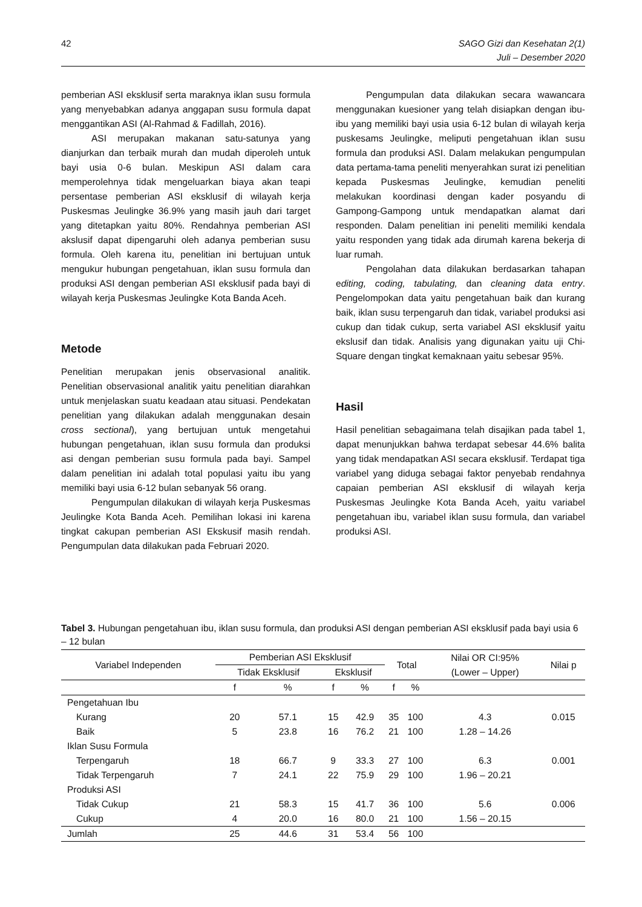42 SAGO Gizi dan Kesehatan 2(1)
Juli – Desember 2020
pemberian ASI eksklusif serta maraknya iklan susu formula yang menyebabkan adanya anggapan susu formula dapat menggantikan ASI (Al-Rahmad & Fadillah, 2016).
ASI merupakan makanan satu-satunya yang dianjurkan dan terbaik murah dan mudah diperoleh untuk bayi usia 0-6 bulan. Meskipun ASI dalam cara memperolehnya tidak mengeluarkan biaya akan teapi persentase pemberian ASI eksklusif di wilayah kerja Puskesmas Jeulingke 36.9% yang masih jauh dari target yang ditetapkan yaitu 80%. Rendahnya pemberian ASI akslusif dapat dipengaruhi oleh adanya pemberian susu formula. Oleh karena itu, penelitian ini bertujuan untuk mengukur hubungan pengetahuan, iklan susu formula dan produksi ASI dengan pemberian ASI eksklusif pada bayi di wilayah kerja Puskesmas Jeulingke Kota Banda Aceh.
Metode
Penelitian merupakan jenis observasional analitik. Penelitian observasional analitik yaitu penelitian diarahkan untuk menjelaskan suatu keadaan atau situasi. Pendekatan penelitian yang dilakukan adalah menggunakan desain cross sectional), yang bertujuan untuk mengetahui hubungan pengetahuan, iklan susu formula dan produksi asi dengan pemberian susu formula pada bayi. Sampel dalam penelitian ini adalah total populasi yaitu ibu yang memiliki bayi usia 6-12 bulan sebanyak 56 orang.
Pengumpulan dilakukan di wilayah kerja Puskesmas Jeulingke Kota Banda Aceh. Pemilihan lokasi ini karena tingkat cakupan pemberian ASI Ekskusif masih rendah. Pengumpulan data dilakukan pada Februari 2020.
Pengumpulan data dilakukan secara wawancara menggunakan kuesioner yang telah disiapkan dengan ibu- ibu yang memiliki bayi usia usia 6-12 bulan di wilayah kerja puskesams Jeulingke, meliputi pengetahuan iklan susu formula dan produksi ASI. Dalam melakukan pengumpulan data pertama-tama peneliti menyerahkan surat izi penelitian kepada Puskesmas Jeulingke, kemudian peneliti melakukan koordinasi dengan kader posyandu di Gampong-Gampong untuk mendapatkan alamat dari responden. Dalam penelitian ini peneliti memiliki kendala yaitu responden yang tidak ada dirumah karena bekerja di luar rumah.
Pengolahan data dilakukan berdasarkan tahapan editing, coding, tabulating, dan cleaning data entry. Pengelompokan data yaitu pengetahuan baik dan kurang baik, iklan susu terpengaruh dan tidak, variabel produksi asi cukup dan tidak cukup, serta variabel ASI eksklusif yaitu ekslusif dan tidak. Analisis yang digunakan yaitu uji Chi-Square dengan tingkat kemaknaan yaitu sebesar 95%.
Hasil
Hasil penelitian sebagaimana telah disajikan pada tabel 1, dapat menunjukkan bahwa terdapat sebesar 44.6% balita yang tidak mendapatkan ASI secara eksklusif. Terdapat tiga variabel yang diduga sebagai faktor penyebab rendahnya capaian pemberian ASI eksklusif di wilayah kerja Puskesmas Jeulingke Kota Banda Aceh, yaitu variabel pengetahuan ibu, variabel iklan susu formula, dan variabel produksi ASI.
Tabel 3. Hubungan pengetahuan ibu, iklan susu formula, dan produksi ASI dengan pemberian ASI eksklusif pada bayi usia 6 – 12 bulan
| Variabel Independen | Pemberian ASI Eksklusif | | | | Total | | Nilai OR CI:95% (Lower – Upper) | Nilai p |
| --- | --- | --- | --- | --- | --- | --- | --- | --- |
| | Tidak Eksklusif | | Eksklusif | | | | | |
| | f | % | f | % | f | % | | |
| Pengetahuan Ibu | | | | | | | | |
| Kurang | 20 | 57.1 | 15 | 42.9 | 35 | 100 | 4.3 | 0.015 |
| Baik | 5 | 23.8 | 16 | 76.2 | 21 | 100 | 1.28 – 14.26 | |
| Iklan Susu Formula | | | | | | | | |
| Terpengaruh | 18 | 66.7 | 9 | 33.3 | 27 | 100 | 6.3 | 0.001 |
| Tidak Terpengaruh | 7 | 24.1 | 22 | 75.9 | 29 | 100 | 1.96 – 20.21 | |
| Produksi ASI | | | | | | | | |
| Tidak Cukup | 21 | 58.3 | 15 | 41.7 | 36 | 100 | 5.6 | 0.006 |
| Cukup | 4 | 20.0 | 16 | 80.0 | 21 | 100 | 1.56 – 20.15 | |
| Jumlah | 25 | 44.6 | 31 | 53.4 | 56 | 100 | | |